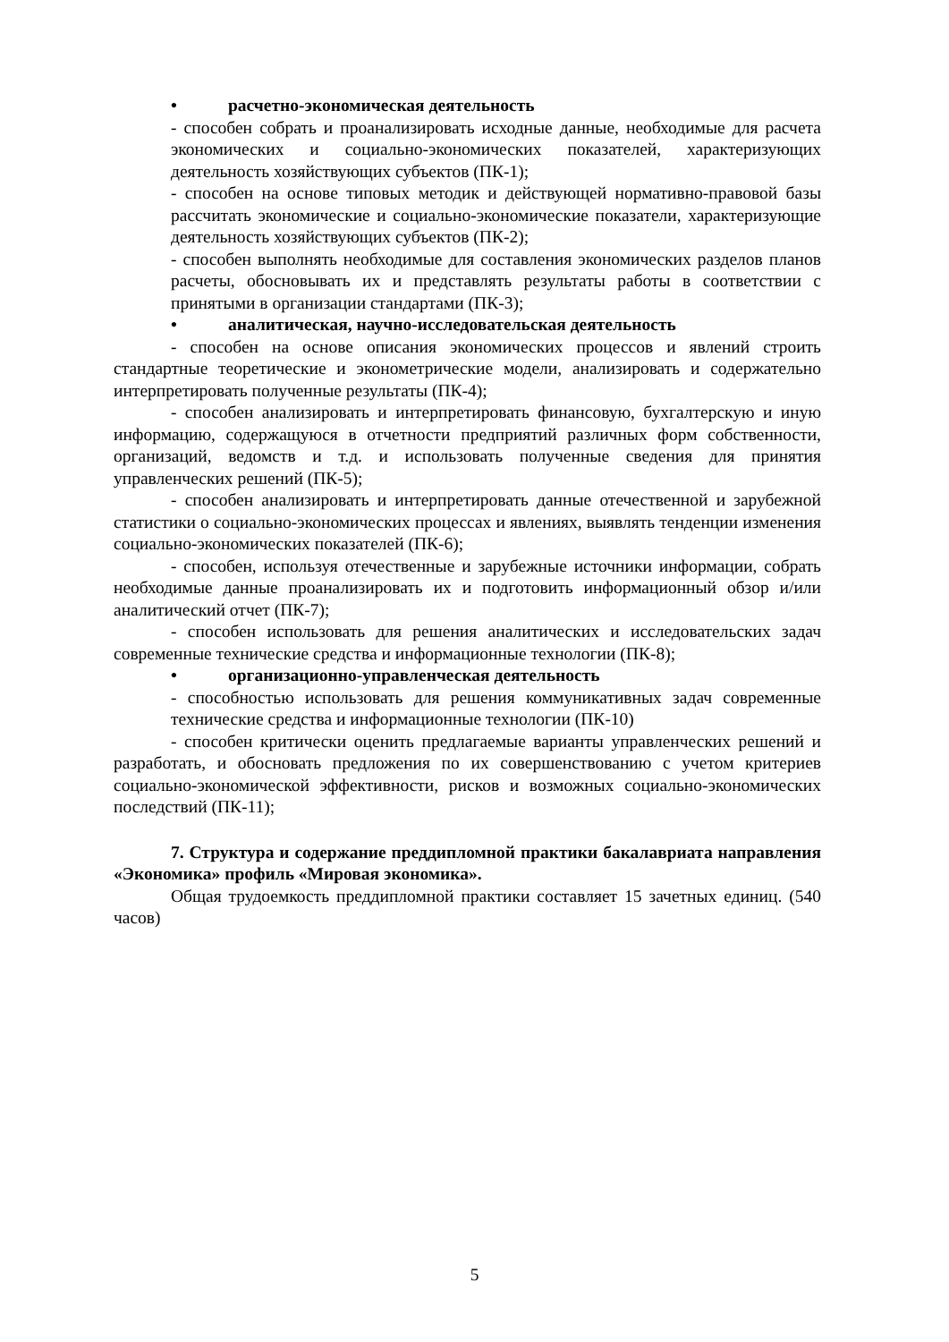• расчетно-экономическая деятельность
- способен собрать и проанализировать исходные данные, необходимые для расчета экономических и социально-экономических показателей, характеризующих деятельность хозяйствующих субъектов (ПК-1);
- способен на основе типовых методик и действующей нормативно-правовой базы рассчитать экономические и социально-экономические показатели, характеризующие деятельность хозяйствующих субъектов (ПК-2);
- способен выполнять необходимые для составления экономических разделов планов расчеты, обосновывать их и представлять результаты работы в соответствии с принятыми в организации стандартами (ПК-3);
• аналитическая, научно-исследовательская деятельность
- способен на основе описания экономических процессов и явлений строить стандартные теоретические и эконометрические модели, анализировать и содержательно интерпретировать полученные результаты (ПК-4);
- способен анализировать и интерпретировать финансовую, бухгалтерскую и иную информацию, содержащуюся в отчетности предприятий различных форм собственности, организаций, ведомств и т.д. и использовать полученные сведения для принятия управленческих решений (ПК-5);
- способен анализировать и интерпретировать данные отечественной и зарубежной статистики о социально-экономических процессах и явлениях, выявлять тенденции изменения социально-экономических показателей (ПК-6);
- способен, используя отечественные и зарубежные источники информации, собрать необходимые данные проанализировать их и подготовить информационный обзор и/или аналитический отчет (ПК-7);
- способен использовать для решения аналитических и исследовательских задач современные технические средства и информационные технологии (ПК-8);
• организационно-управленческая деятельность
- способностью использовать для решения коммуникативных задач современные технические средства и информационные технологии (ПК-10)
- способен критически оценить предлагаемые варианты управленческих решений и разработать, и обосновать предложения по их совершенствованию с учетом критериев социально-экономической эффективности, рисков и возможных социально-экономических последствий (ПК-11);
7. Структура и содержание преддипломной практики бакалавриата направления «Экономика» профиль «Мировая экономика».
Общая трудоемкость преддипломной практики составляет 15 зачетных единиц. (540 часов)
5